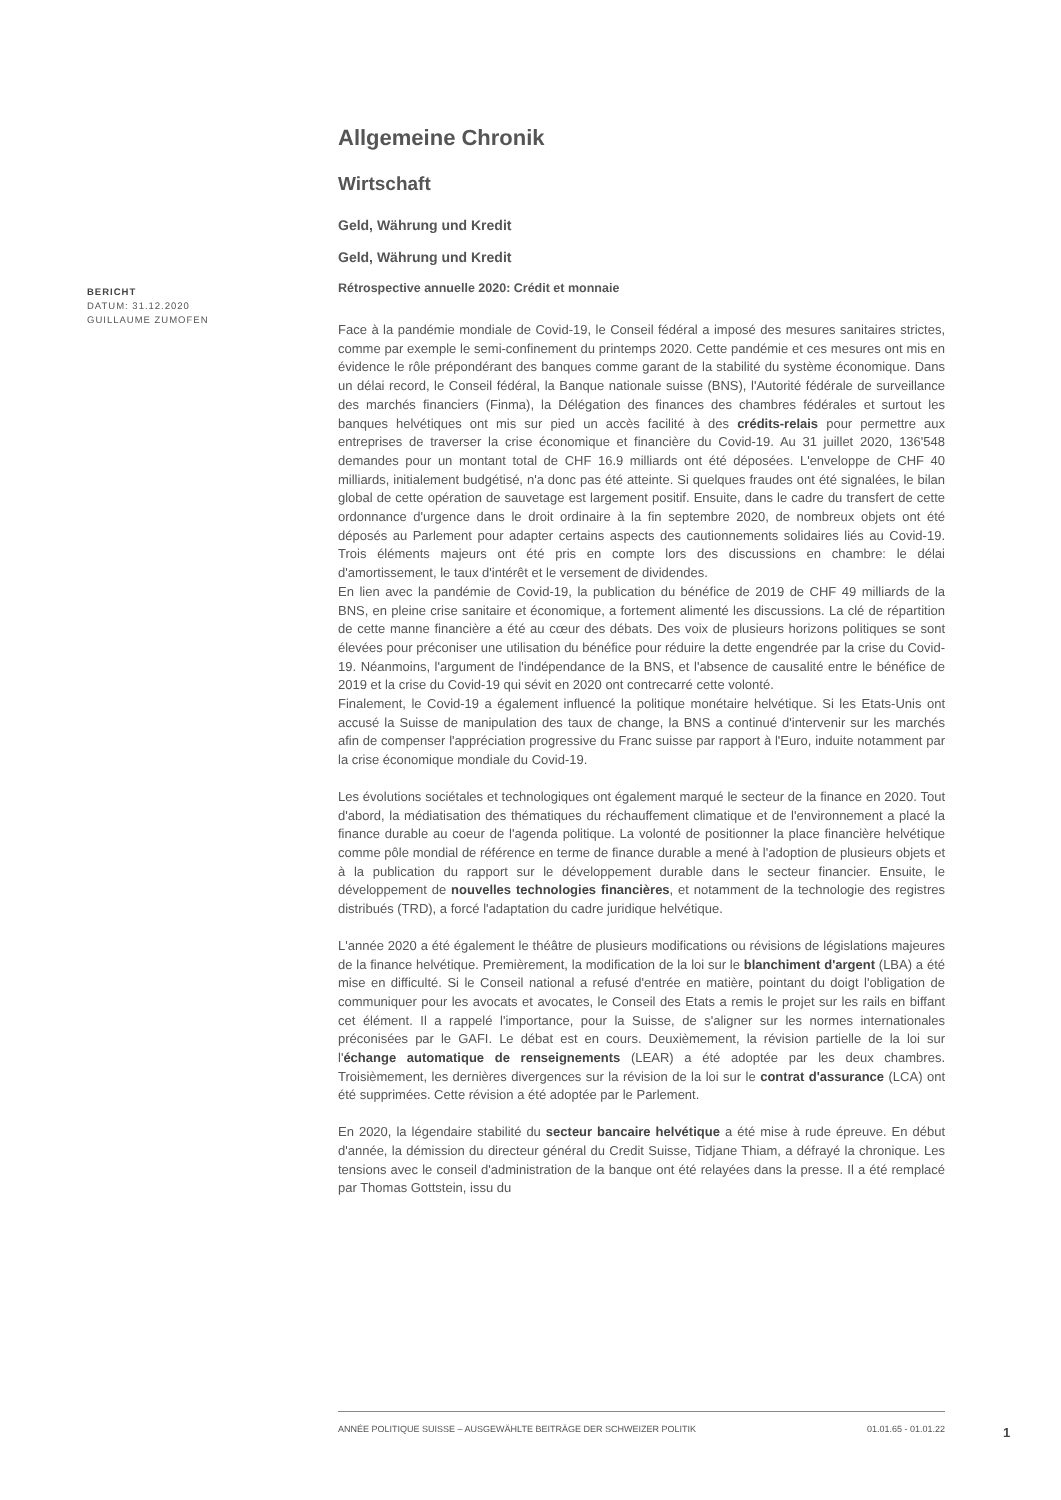BERICHT
DATUM: 31.12.2020
GUILLAUME ZUMOFEN
Allgemeine Chronik
Wirtschaft
Geld, Währung und Kredit
Geld, Währung und Kredit
Rétrospective annuelle 2020: Crédit et monnaie
Face à la pandémie mondiale de Covid-19, le Conseil fédéral a imposé des mesures sanitaires strictes, comme par exemple le semi-confinement du printemps 2020. Cette pandémie et ces mesures ont mis en évidence le rôle prépondérant des banques comme garant de la stabilité du système économique. Dans un délai record, le Conseil fédéral, la Banque nationale suisse (BNS), l'Autorité fédérale de surveillance des marchés financiers (Finma), la Délégation des finances des chambres fédérales et surtout les banques helvétiques ont mis sur pied un accès facilité à des crédits-relais pour permettre aux entreprises de traverser la crise économique et financière du Covid-19. Au 31 juillet 2020, 136'548 demandes pour un montant total de CHF 16.9 milliards ont été déposées. L'enveloppe de CHF 40 milliards, initialement budgétisé, n'a donc pas été atteinte. Si quelques fraudes ont été signalées, le bilan global de cette opération de sauvetage est largement positif. Ensuite, dans le cadre du transfert de cette ordonnance d'urgence dans le droit ordinaire à la fin septembre 2020, de nombreux objets ont été déposés au Parlement pour adapter certains aspects des cautionnements solidaires liés au Covid-19. Trois éléments majeurs ont été pris en compte lors des discussions en chambre: le délai d'amortissement, le taux d'intérêt et le versement de dividendes.
En lien avec la pandémie de Covid-19, la publication du bénéfice de 2019 de CHF 49 milliards de la BNS, en pleine crise sanitaire et économique, a fortement alimenté les discussions. La clé de répartition de cette manne financière a été au cœur des débats. Des voix de plusieurs horizons politiques se sont élevées pour préconiser une utilisation du bénéfice pour réduire la dette engendrée par la crise du Covid-19. Néanmoins, l'argument de l'indépendance de la BNS, et l'absence de causalité entre le bénéfice de 2019 et la crise du Covid-19 qui sévit en 2020 ont contrecarré cette volonté.
Finalement, le Covid-19 a également influencé la politique monétaire helvétique. Si les Etats-Unis ont accusé la Suisse de manipulation des taux de change, la BNS a continué d'intervenir sur les marchés afin de compenser l'appréciation progressive du Franc suisse par rapport à l'Euro, induite notamment par la crise économique mondiale du Covid-19.
Les évolutions sociétales et technologiques ont également marqué le secteur de la finance en 2020. Tout d'abord, la médiatisation des thématiques du réchauffement climatique et de l'environnement a placé la finance durable au coeur de l'agenda politique. La volonté de positionner la place financière helvétique comme pôle mondial de référence en terme de finance durable a mené à l'adoption de plusieurs objets et à la publication du rapport sur le développement durable dans le secteur financier. Ensuite, le développement de nouvelles technologies financières, et notamment de la technologie des registres distribués (TRD), a forcé l'adaptation du cadre juridique helvétique.
L'année 2020 a été également le théâtre de plusieurs modifications ou révisions de législations majeures de la finance helvétique. Premièrement, la modification de la loi sur le blanchiment d'argent (LBA) a été mise en difficulté. Si le Conseil national a refusé d'entrée en matière, pointant du doigt l'obligation de communiquer pour les avocats et avocates, le Conseil des Etats a remis le projet sur les rails en biffant cet élément. Il a rappelé l'importance, pour la Suisse, de s'aligner sur les normes internationales préconisées par le GAFI. Le débat est en cours. Deuxièmement, la révision partielle de la loi sur l'échange automatique de renseignements (LEAR) a été adoptée par les deux chambres. Troisièmement, les dernières divergences sur la révision de la loi sur le contrat d'assurance (LCA) ont été supprimées. Cette révision a été adoptée par le Parlement.
En 2020, la légendaire stabilité du secteur bancaire helvétique a été mise à rude épreuve. En début d'année, la démission du directeur général du Credit Suisse, Tidjane Thiam, a défrayé la chronique. Les tensions avec le conseil d'administration de la banque ont été relayées dans la presse. Il a été remplacé par Thomas Gottstein, issu du
ANNÉE POLITIQUE SUISSE – AUSGEWÄHLTE BEITRÄGE DER SCHWEIZER POLITIK 01.01.65 - 01.01.22
1